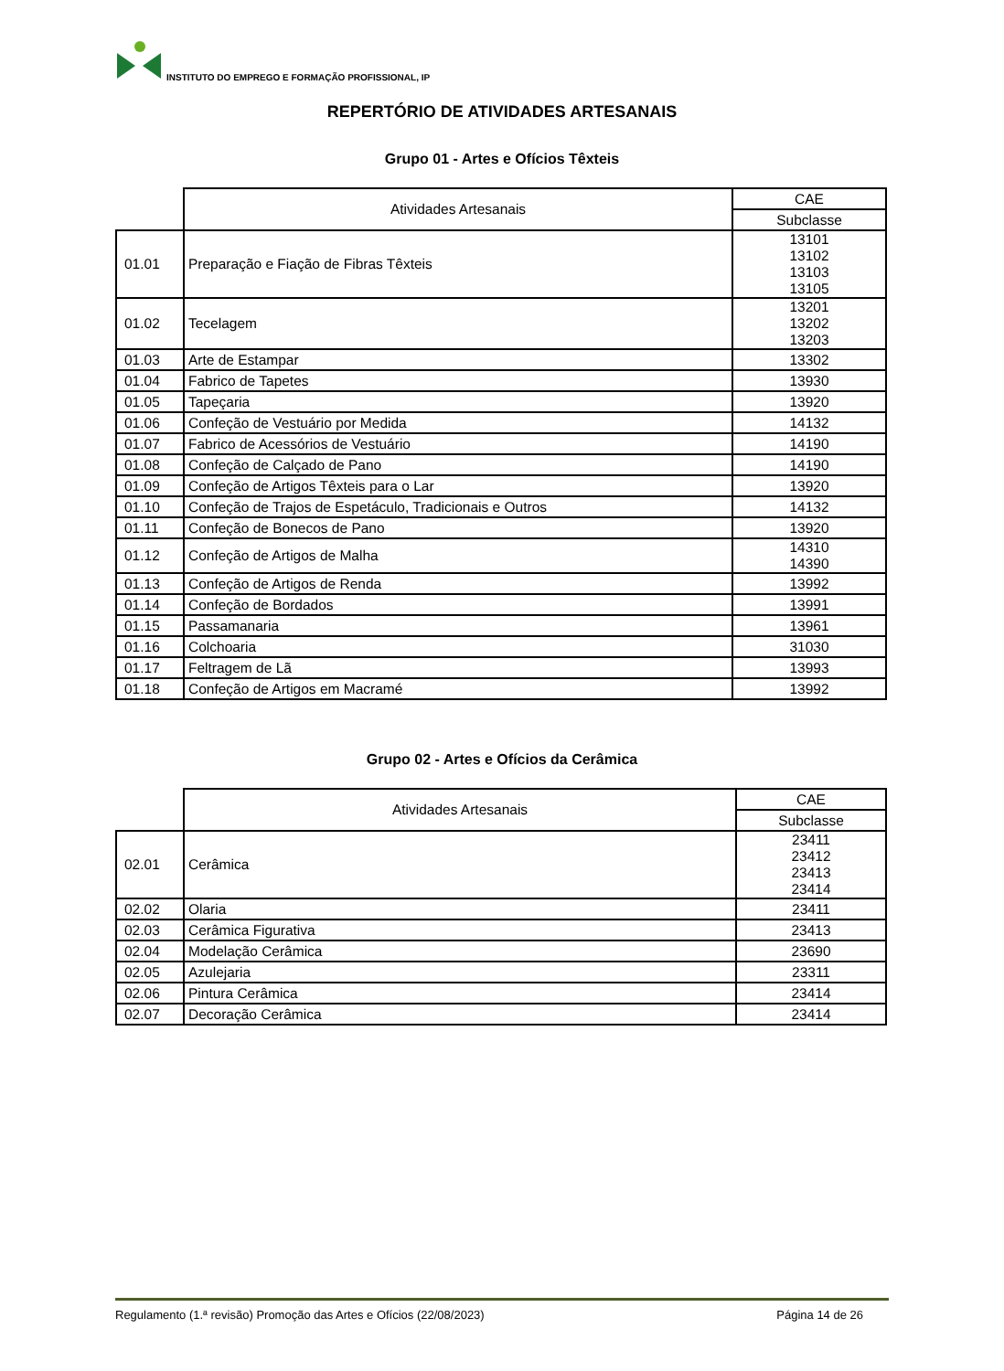INSTITUTO DO EMPREGO E FORMAÇÃO PROFISSIONAL, IP
REPERTÓRIO DE ATIVIDADES ARTESANAIS
Grupo 01 - Artes e Ofícios Têxteis
| | Atividades Artesanais | CAE |
| | | Subclasse |
| 01.01 | Preparação e Fiação de Fibras Têxteis | 13101 13102 13103 13105 |
| 01.02 | Tecelagem | 13201 13202 13203 |
| 01.03 | Arte de Estampar | 13302 |
| 01.04 | Fabrico de Tapetes | 13930 |
| 01.05 | Tapeçaria | 13920 |
| 01.06 | Confeção de Vestuário por Medida | 14132 |
| 01.07 | Fabrico de Acessórios de Vestuário | 14190 |
| 01.08 | Confeção de Calçado de Pano | 14190 |
| 01.09 | Confeção de Artigos Têxteis para o Lar | 13920 |
| 01.10 | Confeção de Trajos de Espetáculo, Tradicionais e Outros | 14132 |
| 01.11 | Confeção de Bonecos de Pano | 13920 |
| 01.12 | Confeção de Artigos de Malha | 14310 14390 |
| 01.13 | Confeção de Artigos de Renda | 13992 |
| 01.14 | Confeção de Bordados | 13991 |
| 01.15 | Passamanaria | 13961 |
| 01.16 | Colchoaria | 31030 |
| 01.17 | Feltragem de Lã | 13993 |
| 01.18 | Confeção de Artigos em Macramé | 13992 |
Grupo 02 - Artes e Ofícios da Cerâmica
| | Atividades Artesanais | CAE |
| | | Subclasse |
| 02.01 | Cerâmica | 23411 23412 23413 23414 |
| 02.02 | Olaria | 23411 |
| 02.03 | Cerâmica Figurativa | 23413 |
| 02.04 | Modelação Cerâmica | 23690 |
| 02.05 | Azulejaria | 23311 |
| 02.06 | Pintura Cerâmica | 23414 |
| 02.07 | Decoração Cerâmica | 23414 |
Regulamento (1.ª revisão) Promoção das Artes e Ofícios (22/08/2023) Página 14 de 26